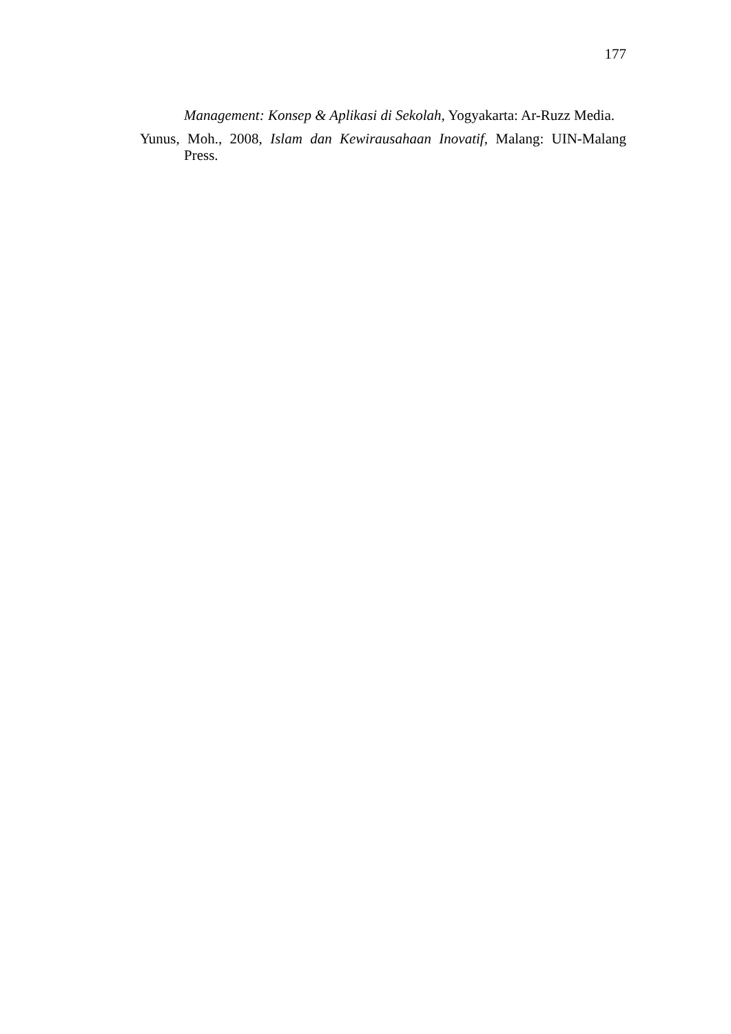177
Management: Konsep & Aplikasi di Sekolah, Yogyakarta: Ar-Ruzz Media.
Yunus, Moh., 2008, Islam dan Kewirausahaan Inovatif, Malang: UIN-Malang Press.